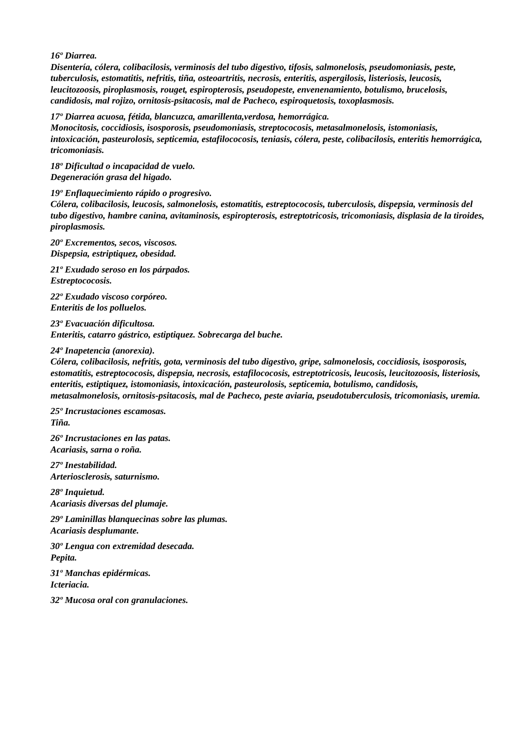16º Diarrea.
Disentería, cólera, colibacilosis, verminosis del tubo digestivo, tifosis, salmonelosis, pseudomoniasis, peste, tuberculosis, estomatitis, nefritis, tiña, osteoartritis, necrosis, enteritis, aspergilosis, listeriosis, leucosis, leucitozoosis, piroplasmosis, rouget, espiropterosis, pseudopeste, envenenamiento, botulismo, brucelosis, candidosis, mal rojizo, ornitosis-psitacosis, mal de Pacheco, espiroquetosis, toxoplasmosis.
17º Diarrea acuosa, fétida, blancuzca, amarillenta,verdosa, hemorrágica.
Monocitosis, coccidiosis, isosporosis, pseudomoniasis, streptococosis, metasalmonelosis, istomoniasis, intoxicación, pasteurolosis, septicemia, estafilococosis, teniasis, cólera, peste, colibacilosis, enteritis hemorrágica, tricomoniasis.
18º Dificultad o incapacidad de vuelo.
Degeneración grasa del higado.
19º Enflaquecimiento rápido o progresivo.
Cólera, colibacilosis, leucosis, salmonelosis, estomatitis, estreptococosis, tuberculosis, dispepsia, verminosis del tubo digestivo, hambre canina, avitaminosis, espiropterosis, estreptotricosis, tricomoniasis, displasia de la tiroides, piroplasmosis.
20º Excrementos, secos, viscosos.
Dispepsia, estriptiquez, obesidad.
21º Exudado seroso en los párpados.
Estreptococosis.
22º Exudado viscoso corpóreo.
Enteritis de los polluelos.
23º Evacuación dificultosa.
Enteritis, catarro gástrico, estiptiquez. Sobrecarga del buche.
24º Inapetencia (anorexia).
Cólera, colibacilosis, nefritis, gota, verminosis del tubo digestivo, gripe, salmonelosis, coccidiosis, isosporosis, estomatitis, estreptococosis, dispepsia, necrosis, estafilococosis, estreptotricosis, leucosis, leucitozoosis, listeriosis, enteritis, estiptiquez, istomoniasis, intoxicación, pasteurolosis, septicemia, botulismo, candidosis, metasalmonelosis, ornitosis-psitacosis, mal de Pacheco, peste aviaria, pseudotuberculosis, tricomoniasis, uremia.
25º Incrustaciones escamosas.
Tiña.
26º Incrustaciones en las patas.
Acariasis, sarna o roña.
27º Inestabilidad.
Arteriosclerosis, saturnismo.
28º Inquietud.
Acariasis diversas del plumaje.
29º Laminillas blanquecinas sobre las plumas.
Acariasis desplumante.
30º Lengua con extremidad desecada.
Pepita.
31º Manchas epidérmicas.
Icteriacia.
32º Mucosa oral con granulaciones.